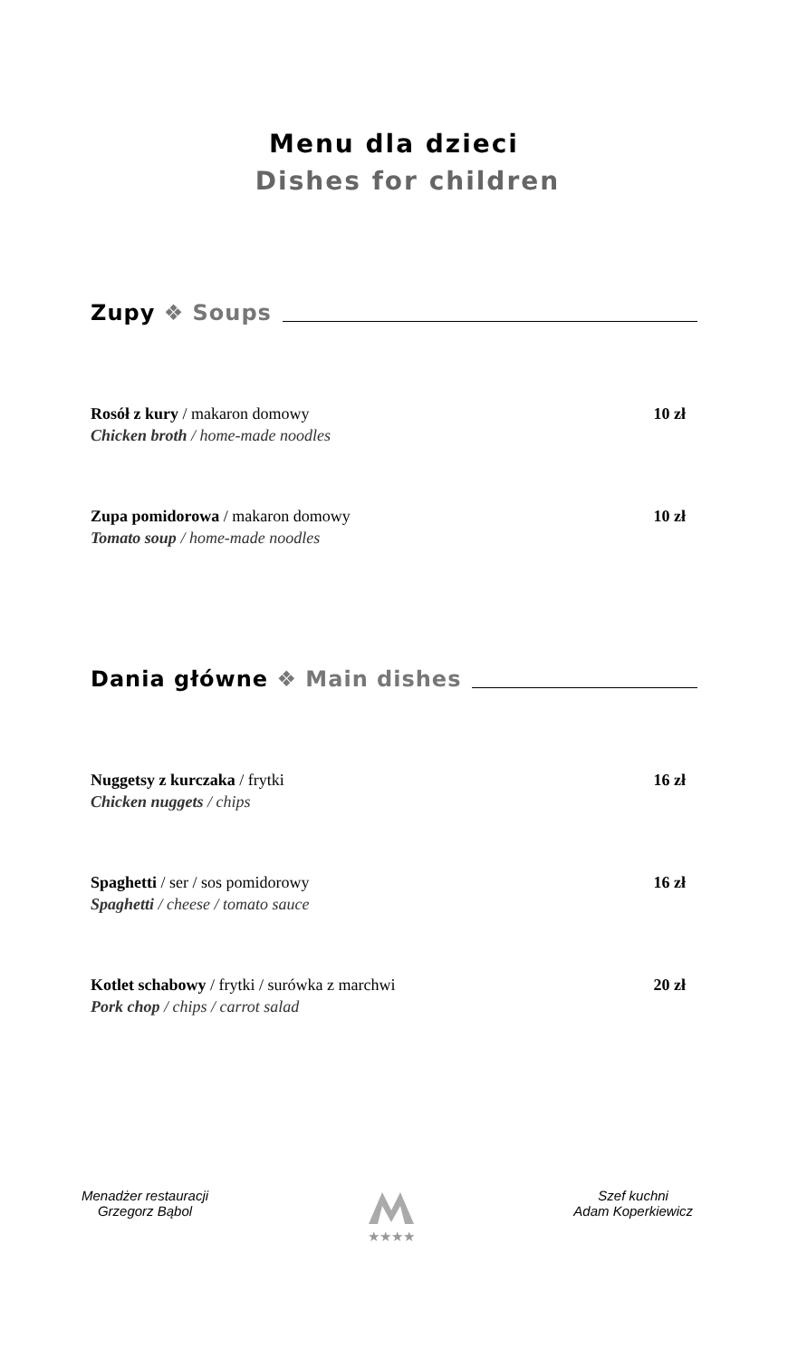Menu dla dzieci
Dishes for children
Zupy ❖ Soups
Rosół z kury / makaron domowy
Chicken broth / home-made noodles
10 zł
Zupa pomidorowa / makaron domowy
Tomato soup / home-made noodles
10 zł
Dania główne ❖ Main dishes
Nuggetsy z kurczaka / frytki
Chicken nuggets / chips
16 zł
Spaghetti / ser / sos pomidorowy
Spaghetti / cheese / tomato sauce
16 zł
Kotlet schabowy / frytki / surówka z marchwi
Pork chop / chips / carrot salad
20 zł
Menadżer restauracji
Grzegorz Bąbol
★★★★ Szef kuchni
Adam Koperkiewicz